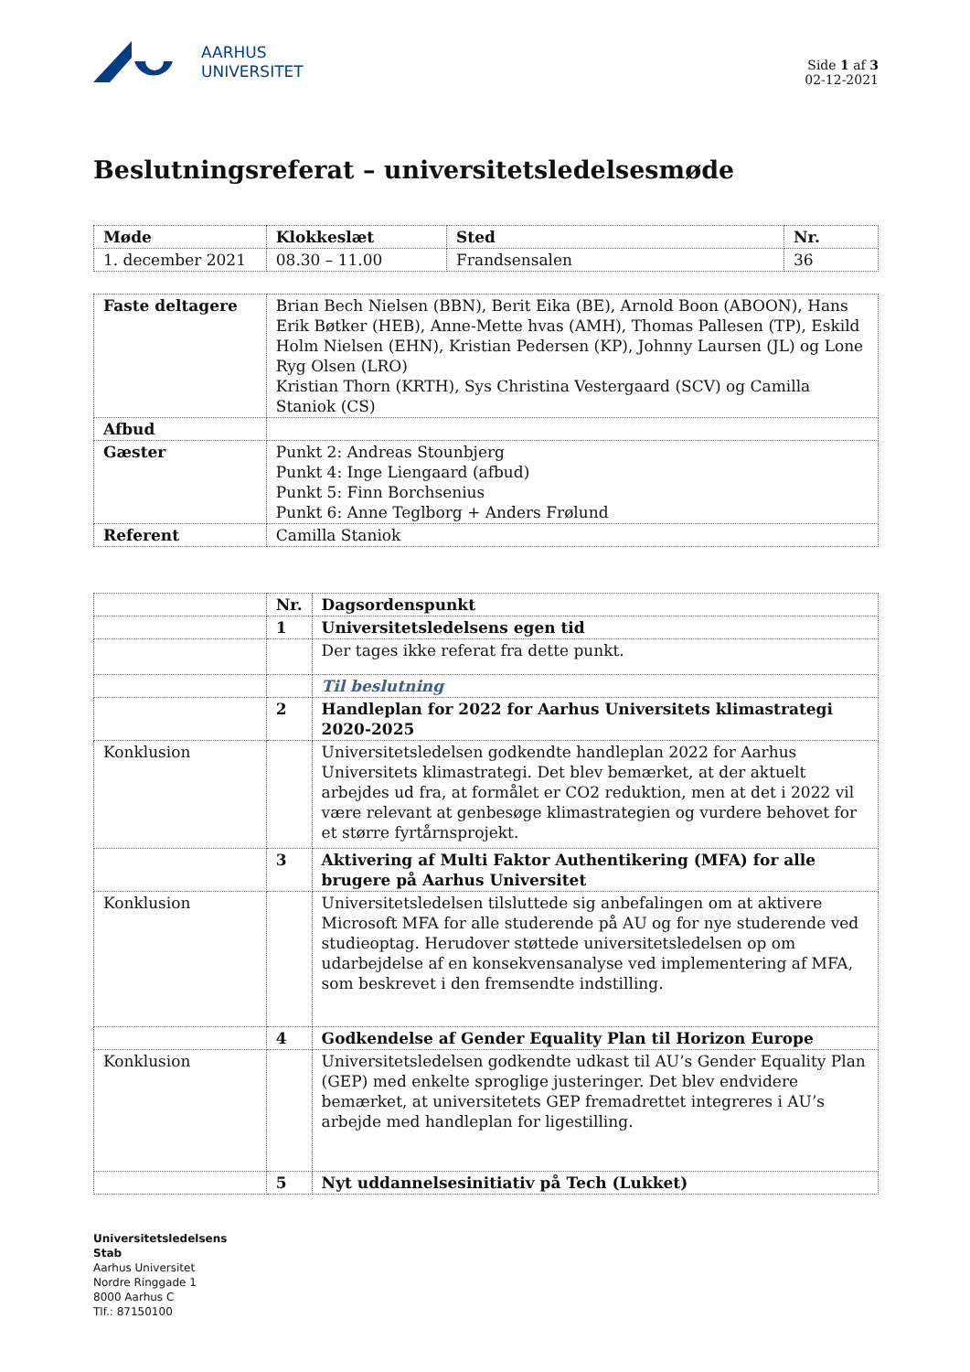AARHUS
UNIVERSITET
Side 1 af 3
02-12-2021
Beslutningsreferat – universitetsledelsesmøde
| Møde | Klokkeslæt | Sted | Nr. |
| --- | --- | --- | --- |
| 1. december 2021 | 08.30 – 11.00 | Frandsensalen | 36 |
| Faste deltagere | Brian Bech Nielsen (BBN), Berit Eika (BE), Arnold Boon (ABOON), Hans Erik Bøtker (HEB), Anne-Mette hvas (AMH), Thomas Pallesen (TP), Eskild Holm Nielsen (EHN), Kristian Pedersen (KP), Johnny Laursen (JL) og Lone Ryg Olsen (LRO) Kristian Thorn (KRTH), Sys Christina Vestergaard (SCV) og Camilla Staniok (CS) |
| Afbud | |
| Gæster | Punkt 2: Andreas Stounbjerg Punkt 4: Inge Liengaard (afbud) Punkt 5: Finn Borchsenius Punkt 6: Anne Teglborg + Anders Frølund |
| Referent | Camilla Staniok |
| | Nr. | Dagsordenspunkt |
| | 1 | Universitetsledelsens egen tid |
| | | Der tages ikke referat fra dette punkt. |
| | | Til beslutning |
| | 2 | Handleplan for 2022 for Aarhus Universitets klimastrategi 2020-2025 |
| Konklusion | | Universitetsledelsen godkendte handleplan 2022 for Aarhus Universitets klimastrategi. Det blev bemærket, at der aktuelt arbejdes ud fra, at formålet er CO2 reduktion, men at det i 2022 vil være relevant at genbesøge klimastrategien og vurdere behovet for et større fyrtårnsprojekt. |
| | 3 | Aktivering af Multi Faktor Authentikering (MFA) for alle brugere på Aarhus Universitet |
| Konklusion | | Universitetsledelsen tilsluttede sig anbefalingen om at aktivere Microsoft MFA for alle studerende på AU og for nye studerende ved studieoptag. Herudover støttede universitetsledelsen op om udarbejdelse af en konsekvensanalyse ved implementering af MFA, som beskrevet i den fremsendte indstilling. |
| | 4 | Godkendelse af Gender Equality Plan til Horizon Europe |
| Konklusion | | Universitetsledelsen godkendte udkast til AU’s Gender Equality Plan (GEP) med enkelte sproglige justeringer. Det blev endvidere bemærket, at universitetets GEP fremadrettet integreres i AU’s arbejde med handleplan for ligestilling. |
| | 5 | Nyt uddannelsesinitiativ på Tech (Lukket) |
Universitetsledelsens
Stab
Aarhus Universitet
Nordre Ringgade 1
8000 Aarhus C
Tlf.: 87150100